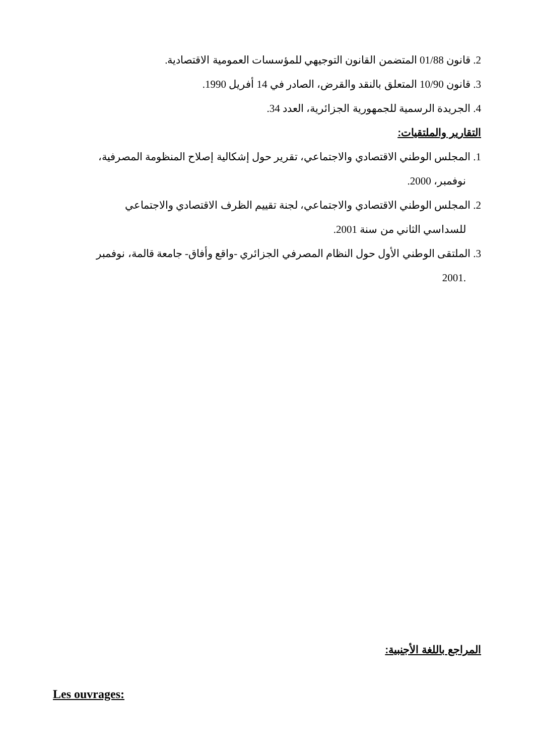2. قانون 01/88 المتضمن القانون التوجيهي للمؤسسات العمومية الاقتصادية.
3. قانون 10/90 المتعلق بالنقد والقرض، الصادر في 14 أفريل 1990.
4. الجريدة الرسمية للجمهورية الجزائرية، العدد 34.
التقارير والملتقيات:
1. المجلس الوطني الاقتصادي والاجتماعي، تقرير حول إشكالية إصلاح المنظومة المصرفية،
نوفمبر، 2000.
2. المجلس الوطني الاقتصادي والاجتماعي، لجنة تقييم الظرف الاقتصادي والاجتماعي
للسداسي الثاني من سنة 2001.
3. الملتقى الوطني الأول حول النظام المصرفي الجزائري -واقع وأفاق- جامعة قالمة، نوفمبر
.2001
المراجع باللغة الأجنبية:
Les ouvrages: